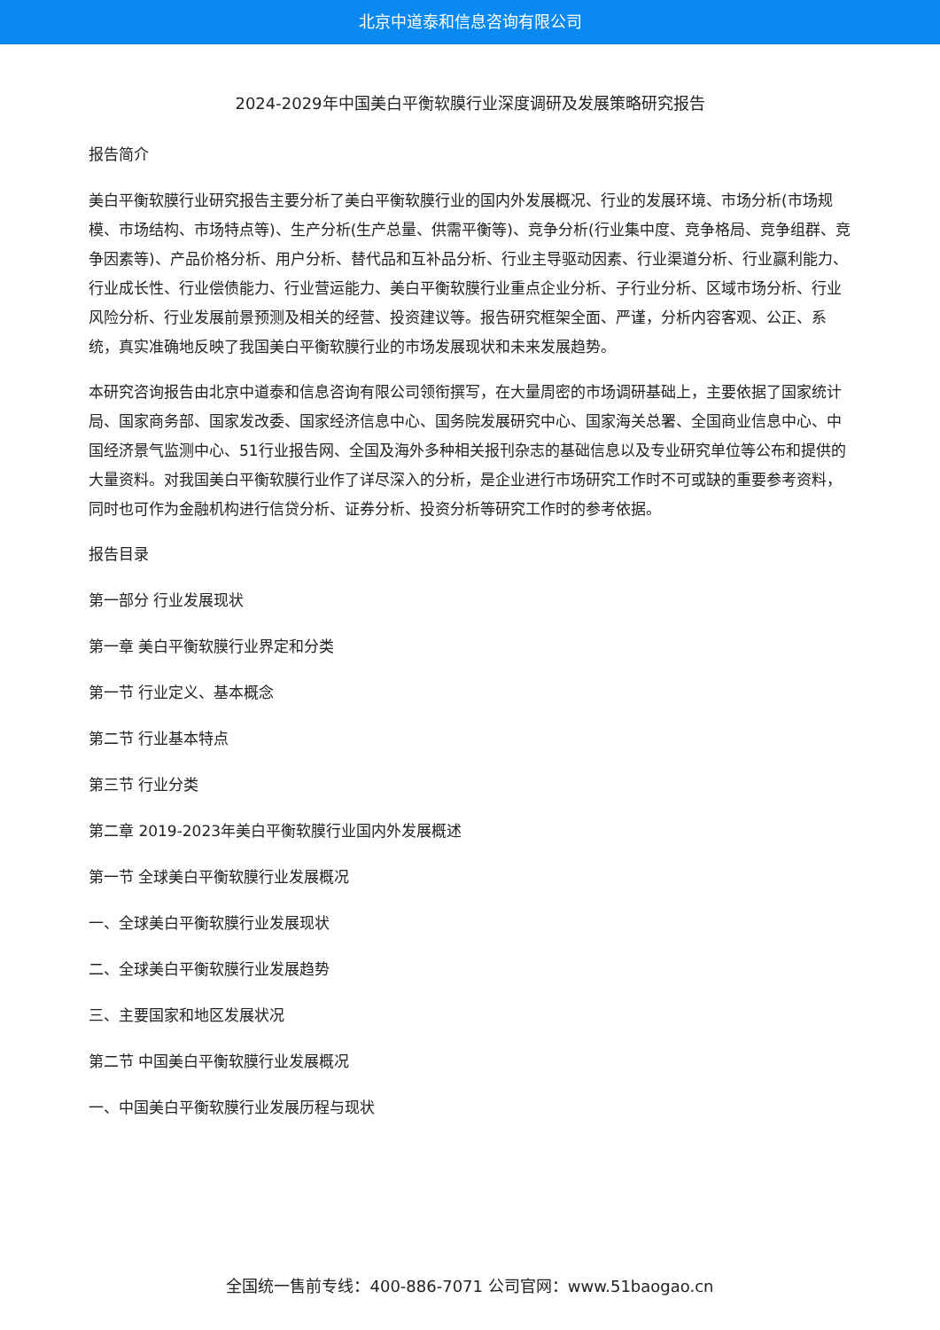北京中道泰和信息咨询有限公司
2024-2029年中国美白平衡软膜行业深度调研及发展策略研究报告
报告简介
美白平衡软膜行业研究报告主要分析了美白平衡软膜行业的国内外发展概况、行业的发展环境、市场分析(市场规模、市场结构、市场特点等)、生产分析(生产总量、供需平衡等)、竞争分析(行业集中度、竞争格局、竞争组群、竞争因素等)、产品价格分析、用户分析、替代品和互补品分析、行业主导驱动因素、行业渠道分析、行业赢利能力、行业成长性、行业偿债能力、行业营运能力、美白平衡软膜行业重点企业分析、子行业分析、区域市场分析、行业风险分析、行业发展前景预测及相关的经营、投资建议等。报告研究框架全面、严谨，分析内容客观、公正、系统，真实准确地反映了我国美白平衡软膜行业的市场发展现状和未来发展趋势。
本研究咨询报告由北京中道泰和信息咨询有限公司领衔撰写，在大量周密的市场调研基础上，主要依据了国家统计局、国家商务部、国家发改委、国家经济信息中心、国务院发展研究中心、国家海关总署、全国商业信息中心、中国经济景气监测中心、51行业报告网、全国及海外多种相关报刊杂志的基础信息以及专业研究单位等公布和提供的大量资料。对我国美白平衡软膜行业作了详尽深入的分析，是企业进行市场研究工作时不可或缺的重要参考资料，同时也可作为金融机构进行信贷分析、证券分析、投资分析等研究工作时的参考依据。
报告目录
第一部分 行业发展现状
第一章 美白平衡软膜行业界定和分类
第一节 行业定义、基本概念
第二节 行业基本特点
第三节 行业分类
第二章 2019-2023年美白平衡软膜行业国内外发展概述
第一节 全球美白平衡软膜行业发展概况
一、全球美白平衡软膜行业发展现状
二、全球美白平衡软膜行业发展趋势
三、主要国家和地区发展状况
第二节 中国美白平衡软膜行业发展概况
一、中国美白平衡软膜行业发展历程与现状
全国统一售前专线：400-886-7071 公司官网：www.51baogao.cn